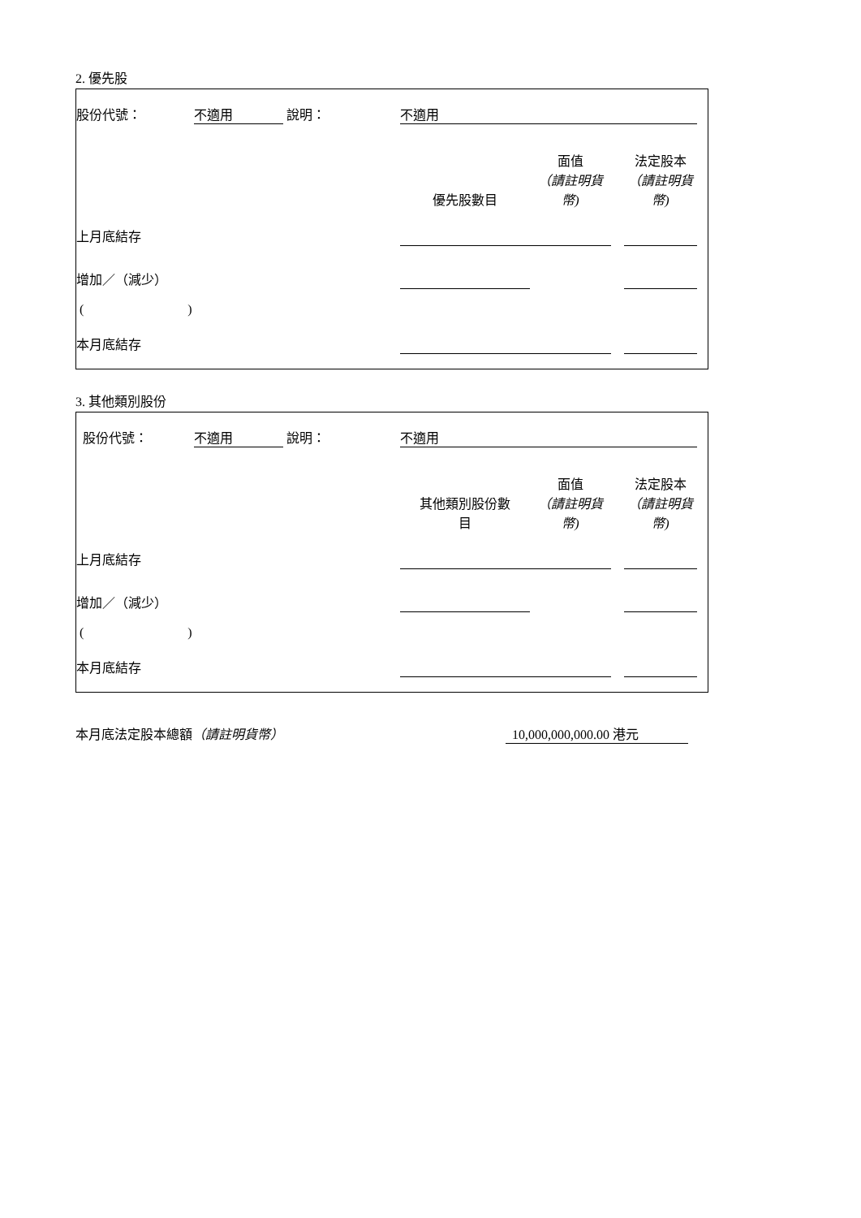2. 優先股
| 股份代號： | 不適用 | | 說明： | 不適用 | | | | |
| | | | | 優先股數目 | 面值 （請註明貨 幣) | | 法定股本 （請註明貨幣) | |
| 上月底結存 | | | | | | | | |
| 增加／（減少） | | | | | | | | |
| ( ) | | | | | | | | |
| 本月底結存 | | | | | | | | |
3. 其他類別股份
| 股份代號： | 不適用 | | 說明： | 不適用 | | | | |
| | | | | 其他類別股份數 目 | 面值 （請註明貨 幣) | | 法定股本 （請註明貨幣) | |
| 上月底結存 | | | | | | | | |
| 增加／（減少） | | | | | | | | |
| ( ) | | | | | | | | |
| 本月底結存 | | | | | | | | |
| 本月底法定股本總額 （請註明貨幣） | 10,000,000,000.00 港元 | |